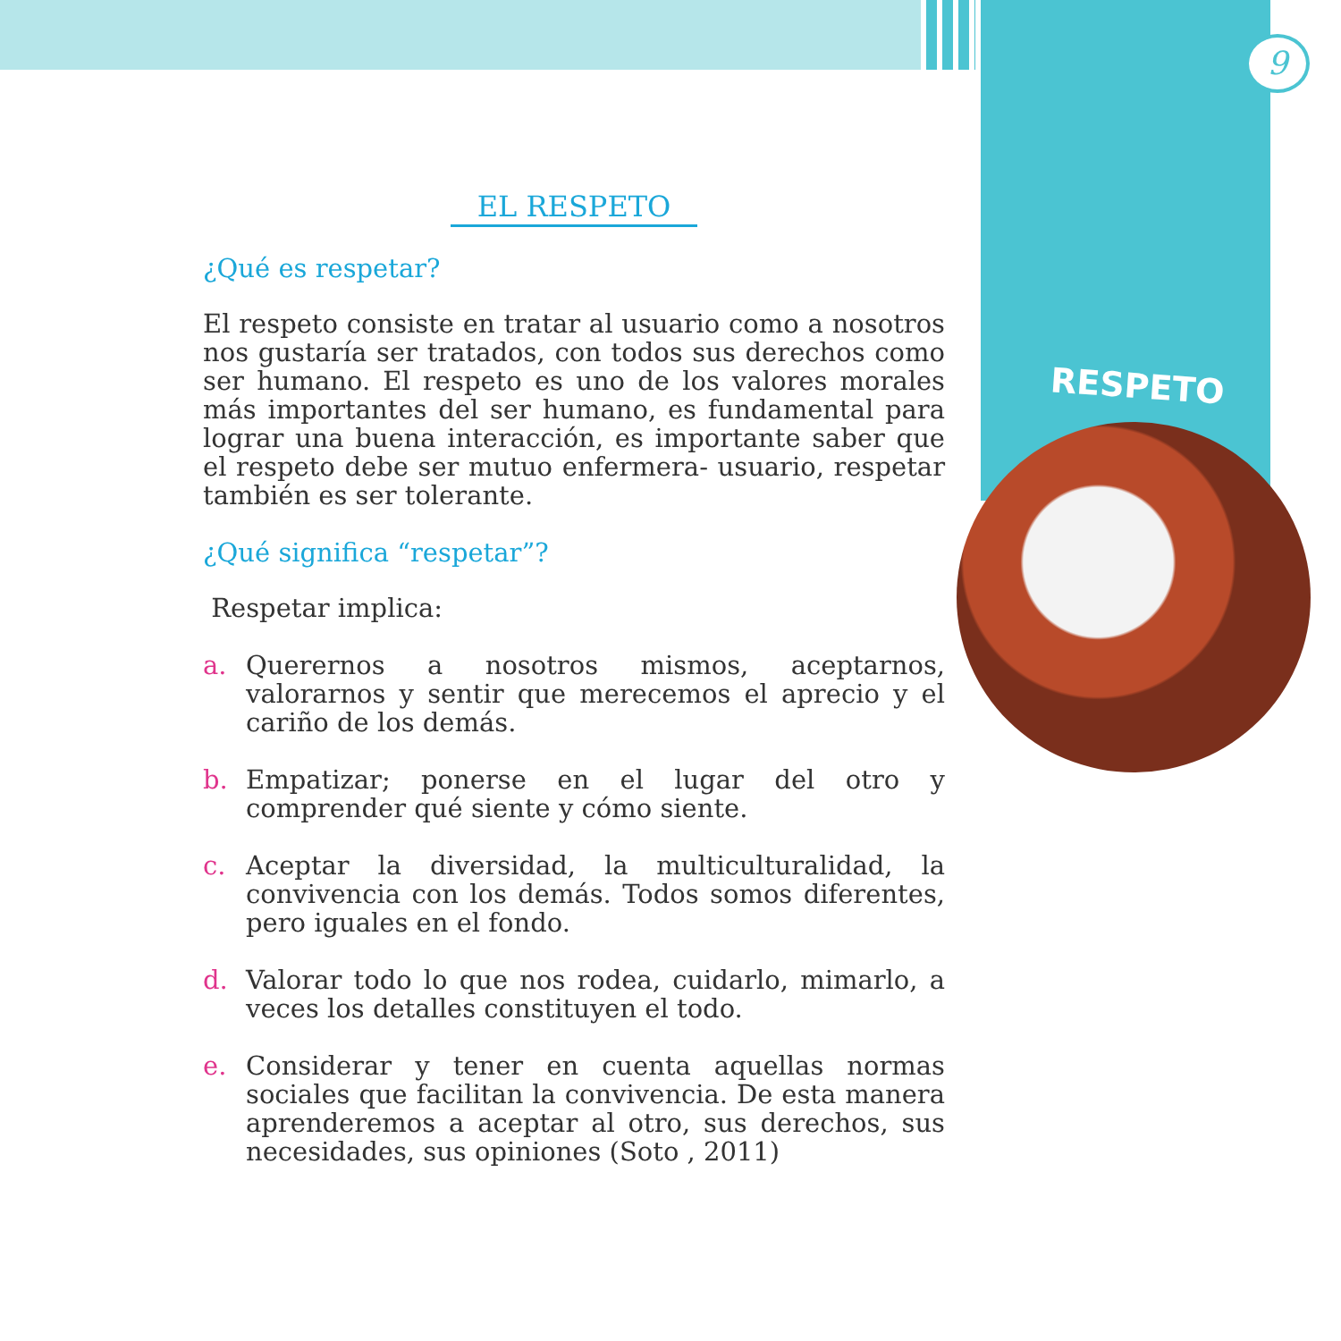9
RESPETO
EL RESPETO
¿Qué es respetar?
El respeto consiste en tratar al usuario como a nosotros nos gustaría ser tratados, con todos sus derechos como ser humano. El respeto es uno de los valores morales más importantes del ser humano, es fundamental para lograr una buena interacción, es importante saber que el respeto debe ser mutuo enfermera- usuario, respetar también es ser tolerante.
¿Qué significa “respetar”?
Respetar implica:
a. Querernos a nosotros mismos, aceptarnos, valorarnos y sentir que merecemos el aprecio y el cariño de los demás.
b. Empatizar; ponerse en el lugar del otro y comprender qué siente y cómo siente.
c. Aceptar la diversidad, la multiculturalidad, la convivencia con los demás. Todos somos diferentes, pero iguales en el fondo.
d. Valorar todo lo que nos rodea, cuidarlo, mimarlo, a veces los detalles constituyen el todo.
e. Considerar y tener en cuenta aquellas normas sociales que facilitan la convivencia. De esta manera aprenderemos a aceptar al otro, sus derechos, sus necesidades, sus opiniones (Soto , 2011)